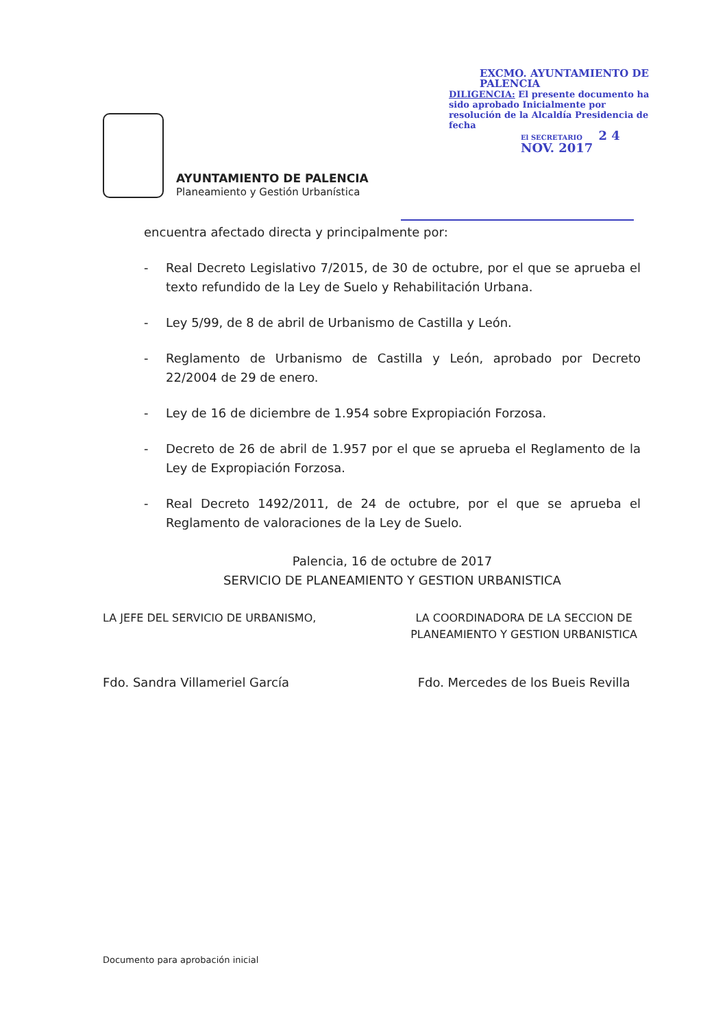AYUNTAMIENTO DE PALENCIA
Planeamiento y Gestión Urbanística
EXCMO. AYUNTAMIENTO DE PALENCIA
DILIGENCIA: El presente documento ha sido aprobado Inicialmente por resolución de la Alcaldía Presidencia de fecha
El SECRETARIO 2 4 NOV. 2017
encuentra afectado directa y principalmente por:
- Real Decreto Legislativo 7/2015, de 30 de octubre, por el que se aprueba el texto refundido de la Ley de Suelo y Rehabilitación Urbana.
- Ley 5/99, de 8 de abril de Urbanismo de Castilla y León.
- Reglamento de Urbanismo de Castilla y León, aprobado por Decreto 22/2004 de 29 de enero.
- Ley de 16 de diciembre de 1.954 sobre Expropiación Forzosa.
- Decreto de 26 de abril de 1.957 por el que se aprueba el Reglamento de la Ley de Expropiación Forzosa.
- Real Decreto 1492/2011, de 24 de octubre, por el que se aprueba el Reglamento de valoraciones de la Ley de Suelo.
Palencia, 16 de octubre de 2017
SERVICIO DE PLANEAMIENTO Y GESTION URBANISTICA
LA JEFE DEL SERVICIO DE URBANISMO,
Fdo. Sandra Villameriel García
LA COORDINADORA DE LA SECCION DE
PLANEAMIENTO Y GESTION URBANISTICA
Fdo. Mercedes de los Bueis Revilla
Documento para aprobación inicial